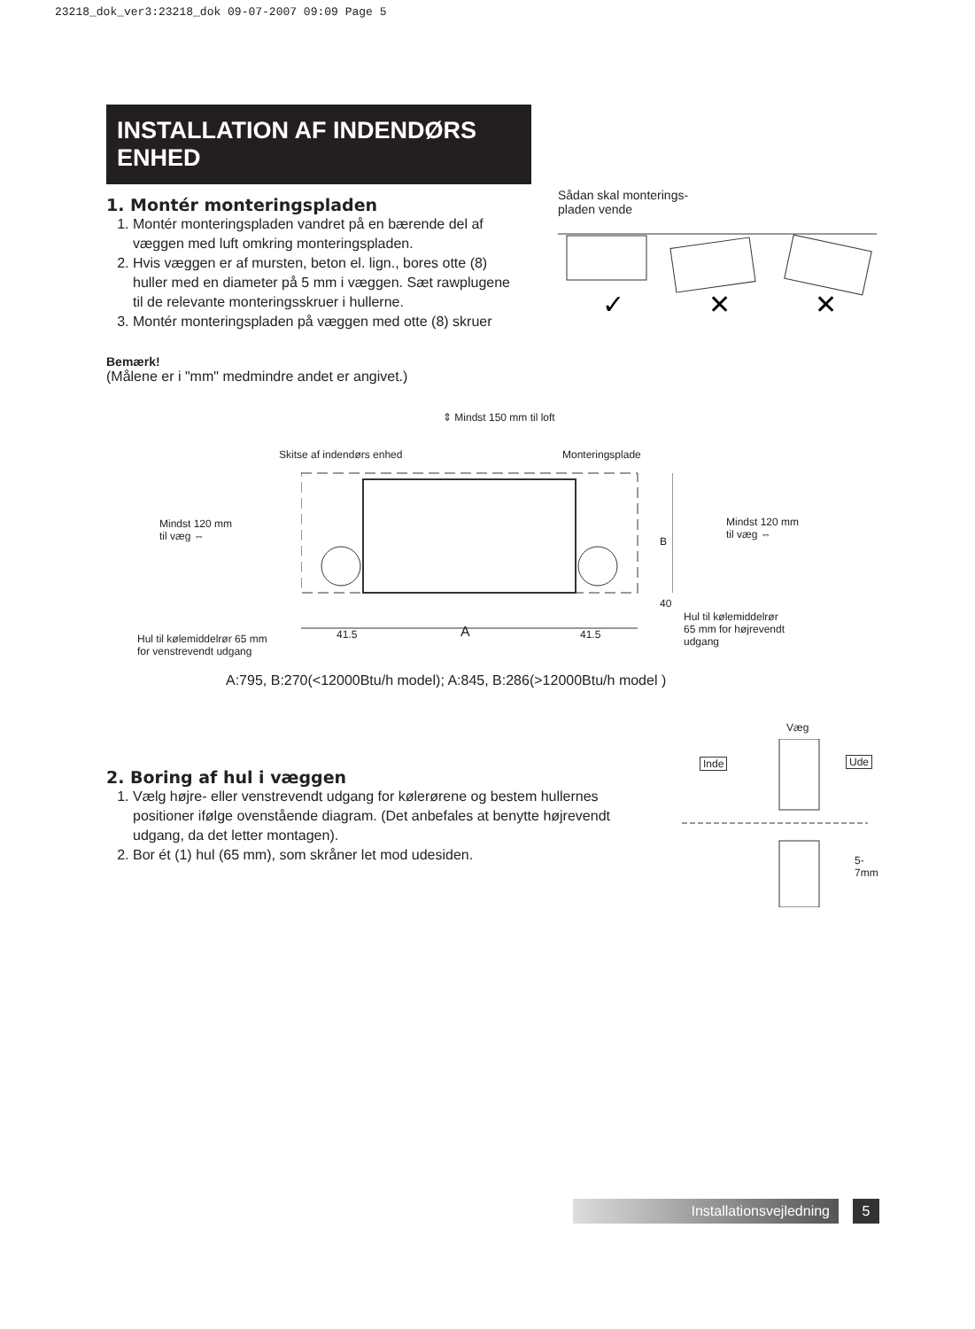23218_dok_ver3:23218_dok 09-07-2007 09:09 Page 5
INSTALLATION AF INDENDØRS ENHED
1. Montér monteringspladen
1. Montér monteringspladen vandret på en bærende del af væggen med luft omkring monteringspladen.
2. Hvis væggen er af mursten, beton el. lign., bores otte (8) huller med en diameter på 5 mm i væggen. Sæt rawplugene til de relevante monteringsskruer i hullerne.
3. Montér monteringspladen på væggen med otte (8) skruer
Bemærk!
(Målene er i "mm" medmindre andet er angivet.)
Sådan skal monterings-
pladen vende
✓
✕
✕
⇕ Mindst 150 mm til loft
Skitse af indendørs enhed Monteringsplade
Mindst 120 mm
til væg ⇔
Mindst 120 mm
til væg ⇔
Hul til kølemiddelrør 65 mm
for venstrevendt udgang
Hul til kølemiddelrør
65 mm for højrevendt
udgang
41.5 A 41.5
40
B
A:795, B:270(<12000Btu/h model); A:845, B:286(>12000Btu/h model )
2. Boring af hul i væggen
1. Vælg højre- eller venstrevendt udgang for kølerørene og bestem hullernes positioner ifølge ovenstående diagram. (Det anbefales at benytte højrevendt udgang, da det letter montagen).
2. Bor ét (1) hul (65 mm), som skråner let mod udesiden.
Væg
Inde Ude
5-7mm
Installationsvejledning 5